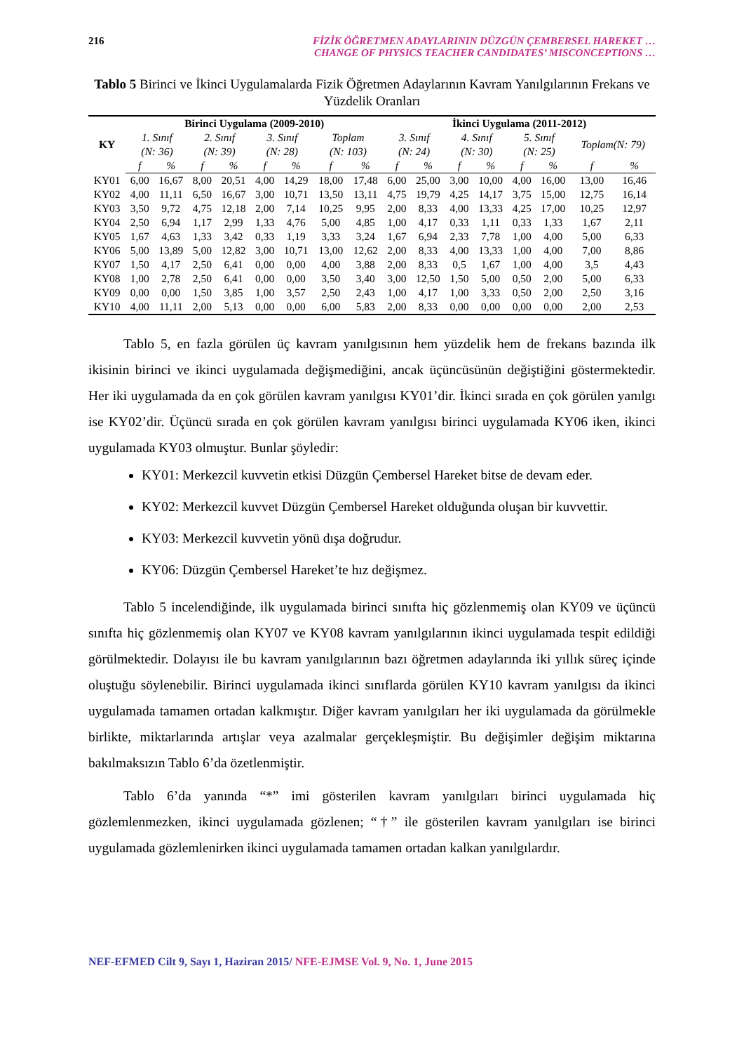216 FİZİK ÖĞRETMEN ADAYLARININ DÜZGÜN ÇEMBERSEL HAREKET …
CHANGE OF PHYSICS TEACHER CANDIDATES’ MISCONCEPTIONS …
Tablo 5 Birinci ve İkinci Uygulamalarda Fizik Öğretmen Adaylarının Kavram Yanılgılarının Frekans ve Yüzdelik Oranları
| KY | Birinci Uygulama (2009-2010) | | | | | | | | İkinci Uygulama (2011-2012) | | | | | | | |
| --- | --- | --- | --- | --- | --- | --- | --- | --- | --- | --- | --- | --- | --- | --- | --- | --- |
| | 1. Sınıf (N: 36) | | 2. Sınıf (N: 39) | | 3. Sınıf (N: 28) | | Toplam (N: 103) | | 3. Sınıf (N: 24) | | 4. Sınıf (N: 30) | | 5. Sınıf (N: 25) | | Toplam(N: 79) | |
| | f | % | f | % | f | % | f | % | f | % | f | % | f | % | f | % |
| KY01 | 6,00 | 16,67 | 8,00 | 20,51 | 4,00 | 14,29 | 18,00 | 17,48 | 6,00 | 25,00 | 3,00 | 10,00 | 4,00 | 16,00 | 13,00 | 16,46 |
| KY02 | 4,00 | 11,11 | 6,50 | 16,67 | 3,00 | 10,71 | 13,50 | 13,11 | 4,75 | 19,79 | 4,25 | 14,17 | 3,75 | 15,00 | 12,75 | 16,14 |
| KY03 | 3,50 | 9,72 | 4,75 | 12,18 | 2,00 | 7,14 | 10,25 | 9,95 | 2,00 | 8,33 | 4,00 | 13,33 | 4,25 | 17,00 | 10,25 | 12,97 |
| KY04 | 2,50 | 6,94 | 1,17 | 2,99 | 1,33 | 4,76 | 5,00 | 4,85 | 1,00 | 4,17 | 0,33 | 1,11 | 0,33 | 1,33 | 1,67 | 2,11 |
| KY05 | 1,67 | 4,63 | 1,33 | 3,42 | 0,33 | 1,19 | 3,33 | 3,24 | 1,67 | 6,94 | 2,33 | 7,78 | 1,00 | 4,00 | 5,00 | 6,33 |
| KY06 | 5,00 | 13,89 | 5,00 | 12,82 | 3,00 | 10,71 | 13,00 | 12,62 | 2,00 | 8,33 | 4,00 | 13,33 | 1,00 | 4,00 | 7,00 | 8,86 |
| KY07 | 1,50 | 4,17 | 2,50 | 6,41 | 0,00 | 0,00 | 4,00 | 3,88 | 2,00 | 8,33 | 0,5 | 1,67 | 1,00 | 4,00 | 3,5 | 4,43 |
| KY08 | 1,00 | 2,78 | 2,50 | 6,41 | 0,00 | 0,00 | 3,50 | 3,40 | 3,00 | 12,50 | 1,50 | 5,00 | 0,50 | 2,00 | 5,00 | 6,33 |
| KY09 | 0,00 | 0,00 | 1,50 | 3,85 | 1,00 | 3,57 | 2,50 | 2,43 | 1,00 | 4,17 | 1,00 | 3,33 | 0,50 | 2,00 | 2,50 | 3,16 |
| KY10 | 4,00 | 11,11 | 2,00 | 5,13 | 0,00 | 0,00 | 6,00 | 5,83 | 2,00 | 8,33 | 0,00 | 0,00 | 0,00 | 0,00 | 2,00 | 2,53 |
Tablo 5, en fazla görülen üç kavram yanılgısının hem yüzdelik hem de frekans bazında ilk ikisinin birinci ve ikinci uygulamada değişmediğini, ancak üçüncüsünün değiştiğini göstermektedir. Her iki uygulamada da en çok görülen kavram yanılgısı KY01’dir. İkinci sırada en çok görülen yanılgı ise KY02’dir. Üçüncü sırada en çok görülen kavram yanılgısı birinci uygulamada KY06 iken, ikinci uygulamada KY03 olmuştur. Bunlar şöyledir:
KY01: Merkezcil kuvvetin etkisi Düzgün Çembersel Hareket bitse de devam eder.
KY02: Merkezcil kuvvet Düzgün Çembersel Hareket olduğunda oluşan bir kuvvettir.
KY03: Merkezcil kuvvetin yönü dışa doğrudur.
KY06: Düzgün Çembersel Hareket’te hız değişmez.
Tablo 5 incelendiğinde, ilk uygulamada birinci sınıfta hiç gözlenmemiş olan KY09 ve üçüncü sınıfta hiç gözlenmemiş olan KY07 ve KY08 kavram yanılgılarının ikinci uygulamada tespit edildiği görülmektedir. Dolayısı ile bu kavram yanılgılarının bazı öğretmen adaylarında iki yıllık süreç içinde oluştuğu söylenebilir. Birinci uygulamada ikinci sınıflarda görülen KY10 kavram yanılgısı da ikinci uygulamada tamamen ortadan kalkmıştır. Diğer kavram yanılgıları her iki uygulamada da görülmekle birlikte, miktarlarında artışlar veya azalmalar gerçekleşmiştir. Bu değişimler değişim miktarına bakılmaksızın Tablo 6’da özetlenmiştir.
Tablo 6’da yanında “*” imi gösterilen kavram yanılgıları birinci uygulamada hiç gözlemlenmezken, ikinci uygulamada gözlenen; “†” ile gösterilen kavram yanılgıları ise birinci uygulamada gözlemlenirken ikinci uygulamada tamamen ortadan kalkan yanılgılardır.
NEF-EFMED Cilt 9, Sayı 1, Haziran 2015/ NFE-EJMSE Vol. 9, No. 1, June 2015